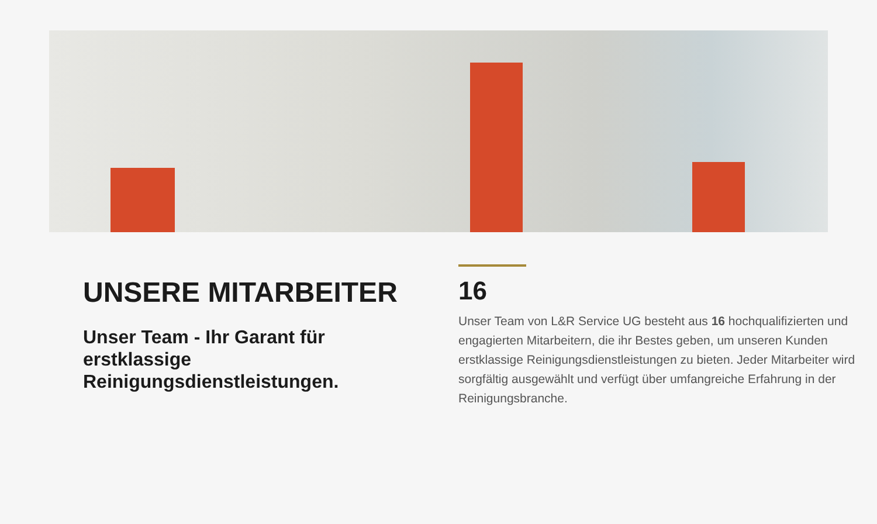UNSERE MITARBEITER
Unser Team - Ihr Garant für erstklassige Reinigungsdienstleistungen.
16
Unser Team von L&R Service UG besteht aus 16 hochqualifizierten und engagierten Mitarbeitern, die ihr Bestes geben, um unseren Kunden erstklassige Reinigungsdienstleistungen zu bieten. Jeder Mitarbeiter wird sorgfältig ausgewählt und verfügt über umfangreiche Erfahrung in der Reinigungsbranche.